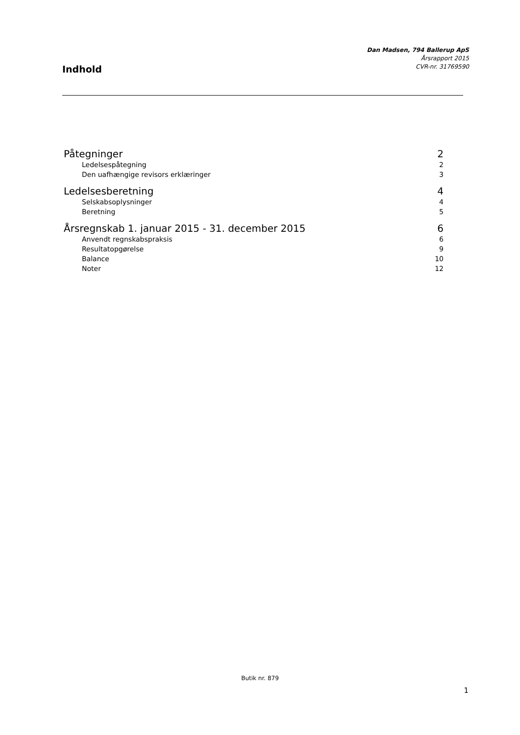Dan Madsen, 794 Ballerup ApS
Årsrapport 2015
CVR-nr. 31769590
Indhold
Påtegninger 2
Ledelsespåtegning 2
Den uafhængige revisors erklæringer 3
Ledelsesberetning 4
Selskabsoplysninger 4
Beretning 5
Årsregnskab 1. januar 2015 - 31. december 2015 6
Anvendt regnskabspraksis 6
Resultatopgørelse 9
Balance 10
Noter 12
Butik nr. 879
1